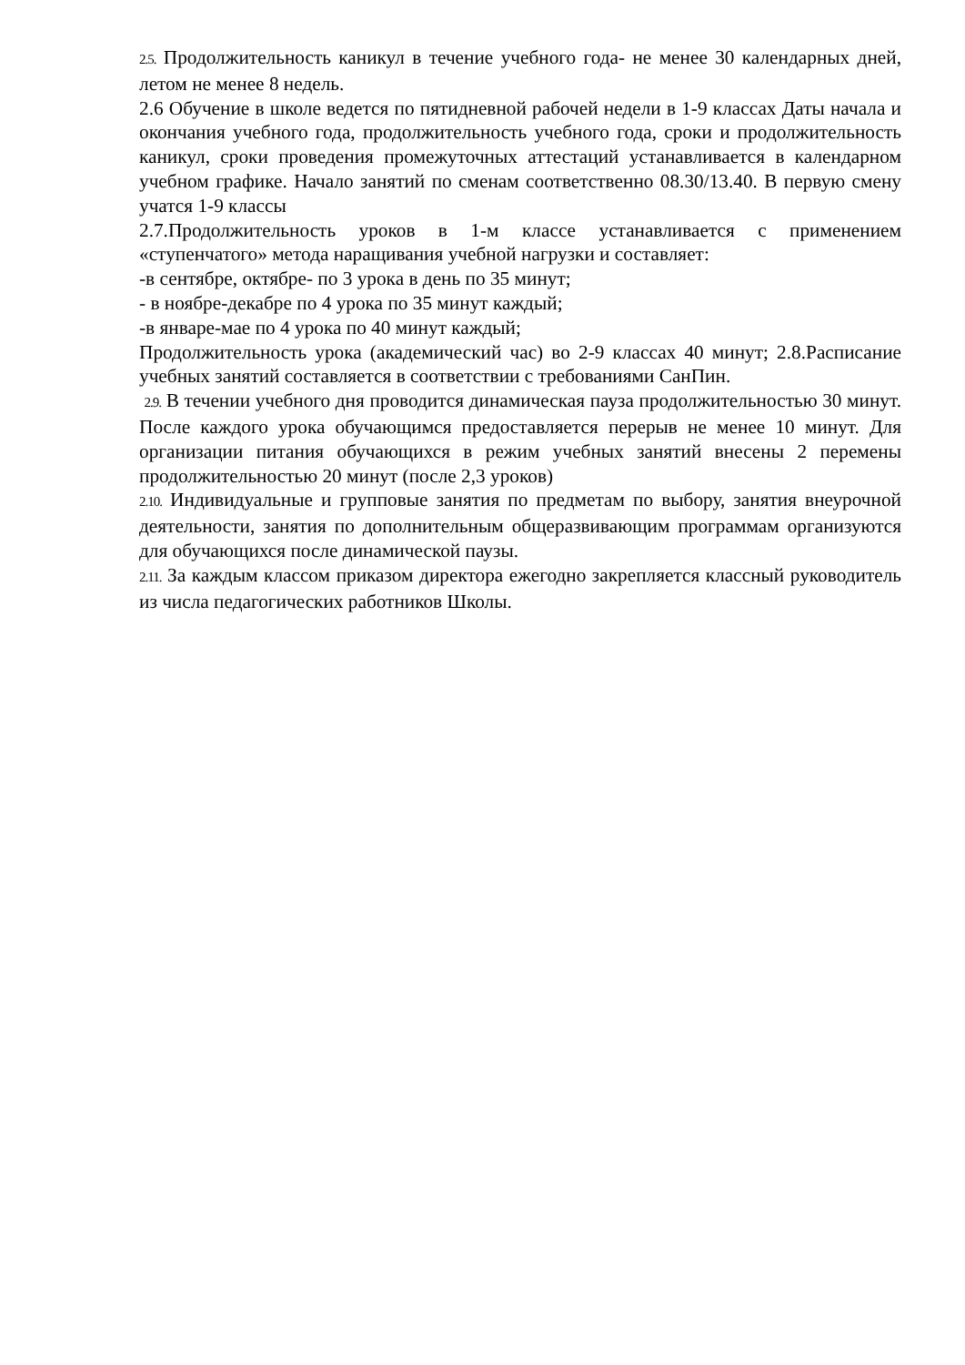2.5. Продолжительность каникул в течение учебного года- не менее 30 календарных дней, летом не менее 8 недель.
2.6 Обучение в школе ведется по пятидневной рабочей недели в 1-9 классах Даты начала и окончания учебного года, продолжительность учебного года, сроки и продолжительность каникул, сроки проведения промежуточных аттестаций устанавливается в календарном учебном графике. Начало занятий по сменам соответственно 08.30/13.40. В первую смену учатся 1-9 классы
2.7.Продолжительность уроков в 1-м классе устанавливается с применением «ступенчатого» метода наращивания учебной нагрузки и составляет:
-в сентябре, октябре- по 3 урока в день по 35 минут;
- в ноябре-декабре по 4 урока по 35 минут каждый;
-в январе-мае по 4 урока по 40 минут каждый;
Продолжительность урока (академический час) во 2-9 классах 40 минут; 2.8.Расписание учебных занятий составляется в соответствии с требованиями СанПин.
2.9. В течении учебного дня проводится динамическая пауза продолжительностью 30 минут. После каждого урока обучающимся предоставляется перерыв не менее 10 минут. Для организации питания обучающихся в режим учебных занятий внесены 2 перемены продолжительностью 20 минут (после 2,3 уроков)
2.10. Индивидуальные и групповые занятия по предметам по выбору, занятия внеурочной деятельности, занятия по дополнительным общеразвивающим программам организуются для обучающихся после динамической паузы.
2.11. За каждым классом приказом директора ежегодно закрепляется классный руководитель из числа педагогических работников Школы.